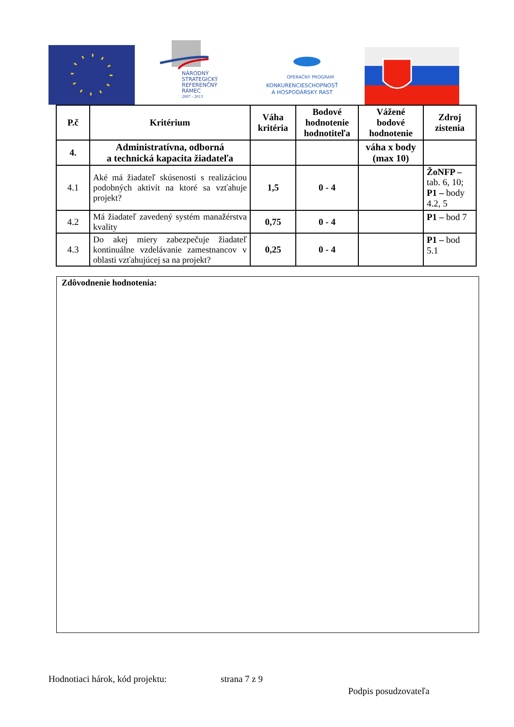NÁRODNÝ
STRATEGICKÝ
REFERENČNÝ
RÁMEC
2007 - 2013
OPERAČNÝ PROGRAM
KONKURENCIESCHOPNOSŤ
A HOSPODÁRSKY RAST
| P.č | Kritérium | Váha kritéria | Bodové hodnotenie hodnotiteľa | Vážené bodové hodnotenie | Zdroj zistenia |
| --- | --- | --- | --- | --- | --- |
| 4. | Administratívna, odborná a technická kapacita žiadateľa | | | váha x body (max 10) | |
| 4.1 | Aké má žiadateľ skúsenosti s realizáciou podobných aktivít na ktoré sa vzťahuje projekt? | 1,5 | 0 - 4 | | ŽoNFP – tab. 6, 10; P1 – body 4.2, 5 |
| 4.2 | Má žiadateľ zavedený systém manažérstva kvality | 0,75 | 0 - 4 | | P1 – bod 7 |
| 4.3 | Do akej miery zabezpečuje žiadateľ kontinuálne vzdelávanie zamestnancov v oblasti vzťahujúcej sa na projekt? | 0,25 | 0 - 4 | | P1 – bod 5.1 |
Zdôvodnenie hodnotenia:
Hodnotiaci hárok, kód projektu:
strana 7 z 9
Podpis posudzovateľa